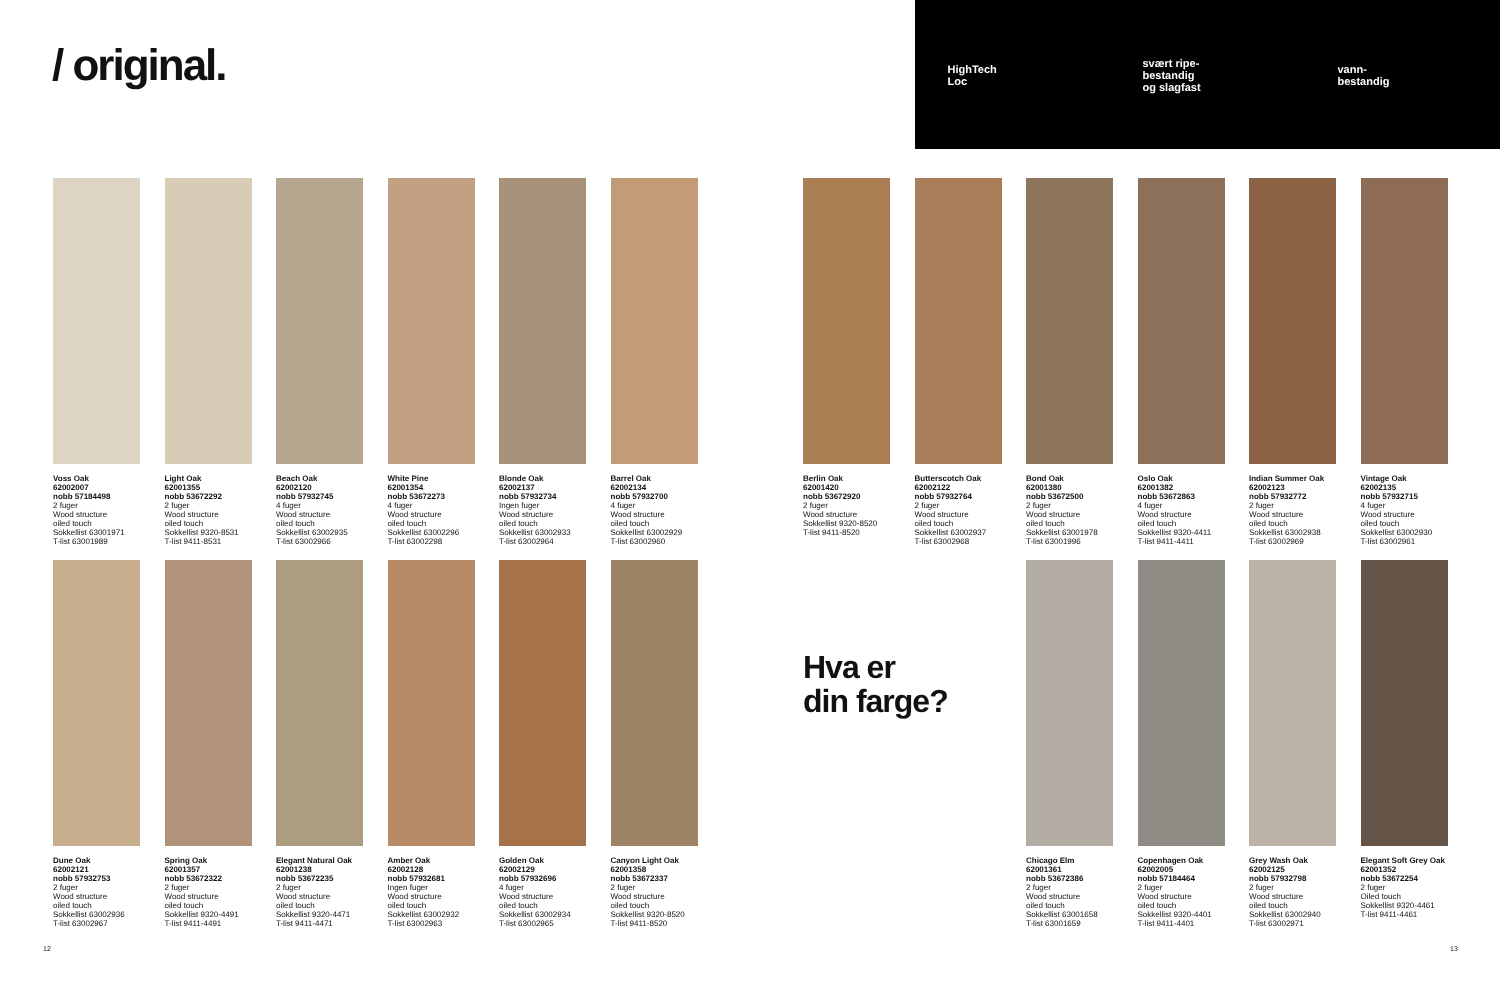/ original.
HighTech
Loc
svært ripe-
bestandig
og slagfast
vann-
bestandig
Voss Oak
62002007
nobb 57184498
2 fuger
Wood structure
oiled touch
Sokkellist 63001971
T-list 63001989
Light Oak
62001355
nobb 53672292
2 fuger
Wood structure
oiled touch
Sokkellist 9320-8531
T-list 9411-8531
Beach Oak
62002120
nobb 57932745
4 fuger
Wood structure
oiled touch
Sokkellist 63002935
T-list 63002966
White Pine
62001354
nobb 53672273
4 fuger
Wood structure
oiled touch
Sokkellist 63002296
T-list 63002298
Blonde Oak
62002137
nobb 57932734
Ingen fuger
Wood structure
oiled touch
Sokkellist 63002933
T-list 63002964
Barrel Oak
62002134
nobb 57932700
4 fuger
Wood structure
oiled touch
Sokkellist 63002929
T-list 63002960
Dune Oak
62002121
nobb 57932753
2 fuger
Wood structure
oiled touch
Sokkellist 63002936
T-list 63002967
Spring Oak
62001357
nobb 53672322
2 fuger
Wood structure
oiled touch
Sokkellist 9320-4491
T-list 9411-4491
Elegant Natural Oak
62001238
nobb 53672235
2 fuger
Wood structure
oiled touch
Sokkellist 9320-4471
T-list 9411-4471
Amber Oak
62002128
nobb 57932681
Ingen fuger
Wood structure
oiled touch
Sokkellist 63002932
T-list 63002963
Golden Oak
62002129
nobb 57932696
4 fuger
Wood structure
oiled touch
Sokkellist 63002934
T-list 63002965
Canyon Light Oak
62001358
nobb 53672337
2 fuger
Wood structure
oiled touch
Sokkellist 9320-8520
T-list 9411-8520
Berlin Oak
62001420
nobb 53672920
2 fuger
Wood structure
Sokkellist 9320-8520
T-list 9411-8520
Butterscotch Oak
62002122
nobb 57932764
2 fuger
Wood structure
oiled touch
Sokkellist 63002937
T-list 63002968
Bond Oak
62001380
nobb 53672500
2 fuger
Wood structure
oiled touch
Sokkellist 63001978
T-list 63001996
Oslo Oak
62001382
nobb 53672863
4 fuger
Wood structure
oiled touch
Sokkellist 9320-4411
T-list 9411-4411
Indian Summer Oak
62002123
nobb 57932772
2 fuger
Wood structure
oiled touch
Sokkellist 63002938
T-list 63002969
Vintage Oak
62002135
nobb 57932715
4 fuger
Wood structure
oiled touch
Sokkellist 63002930
T-list 63002961
Chicago Elm
62001361
nobb 53672386
2 fuger
Wood structure
oiled touch
Sokkellist 63001658
T-list 63001659
Copenhagen Oak
62002005
nobb 57184464
2 fuger
Wood structure
oiled touch
Sokkellist 9320-4401
T-list 9411-4401
Grey Wash Oak
62002125
nobb 57932798
2 fuger
Wood structure
oiled touch
Sokkellist 63002940
T-list 63002971
Elegant Soft Grey Oak
62001352
nobb 53672254
2 fuger
Oiled touch
Sokkellist 9320-4461
T-list 9411-4461
Hva er
din farge?
12 13